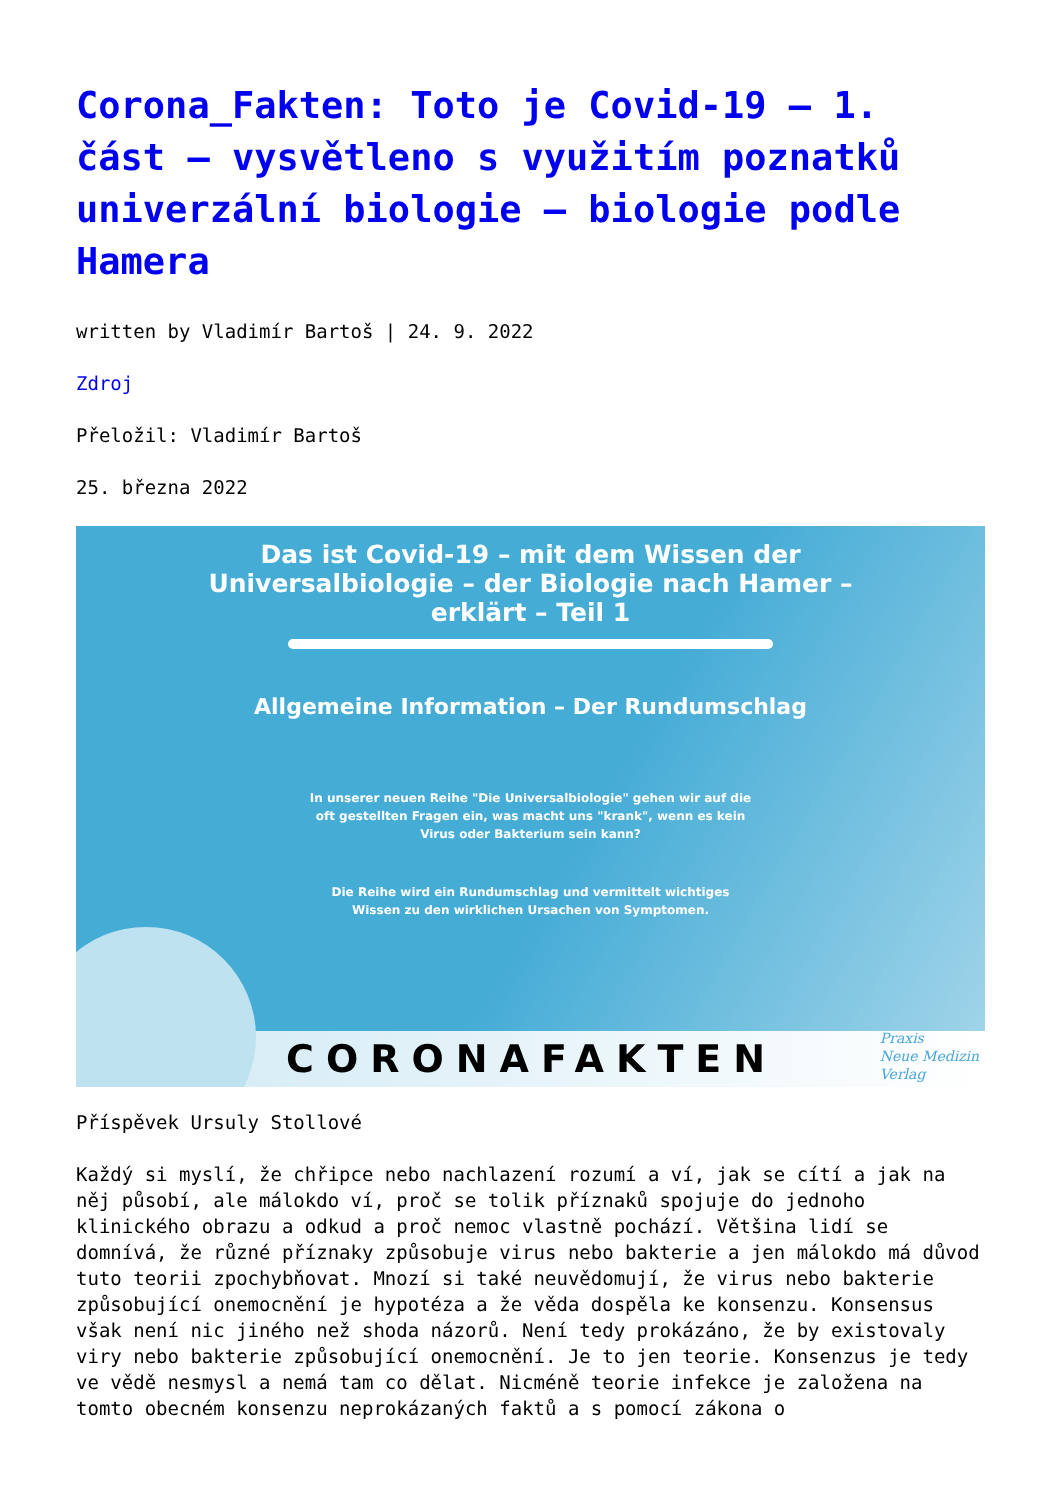Corona_Fakten: Toto je Covid-19 – 1. část – vysvětleno s využitím poznatků univerzální biologie – biologie podle Hamera
written by Vladimír Bartoš | 24. 9. 2022
Zdroj
Přeložil: Vladimír Bartoš
25. března 2022
Das ist Covid-19 – mit dem Wissen der
Universalbiologie – der Biologie nach Hamer –
erklärt – Teil 1
Allgemeine Information – Der Rundumschlag
In unserer neuen Reihe "Die Universalbiologie" gehen wir auf die
oft gestellten Fragen ein, was macht uns "krank", wenn es kein
Virus oder Bakterium sein kann?
Die Reihe wird ein Rundumschlag und vermittelt wichtiges
Wissen zu den wirklichen Ursachen von Symptomen.
CORONAFAKTEN
Praxis
Neue Medizin
Verlag
Příspěvek Ursuly Stollové
Každý si myslí, že chřipce nebo nachlazení rozumí a ví, jak se cítí a jak na něj působí, ale málokdo ví, proč se tolik příznaků spojuje do jednoho klinického obrazu a odkud a proč nemoc vlastně pochází. Většina lidí se domnívá, že různé příznaky způsobuje virus nebo bakterie a jen málokdo má důvod tuto teorii zpochybňovat. Mnozí si také neuvědomují, že virus nebo bakterie způsobující onemocnění je hypotéza a že věda dospěla ke konsenzu. Konsensus však není nic jiného než shoda názorů. Není tedy prokázáno, že by existovaly viry nebo bakterie způsobující onemocnění. Je to jen teorie. Konsenzus je tedy ve vědě nesmysl a nemá tam co dělat. Nicméně teorie infekce je založena na tomto obecném konsenzu neprokázaných faktů a s pomocí zákona o